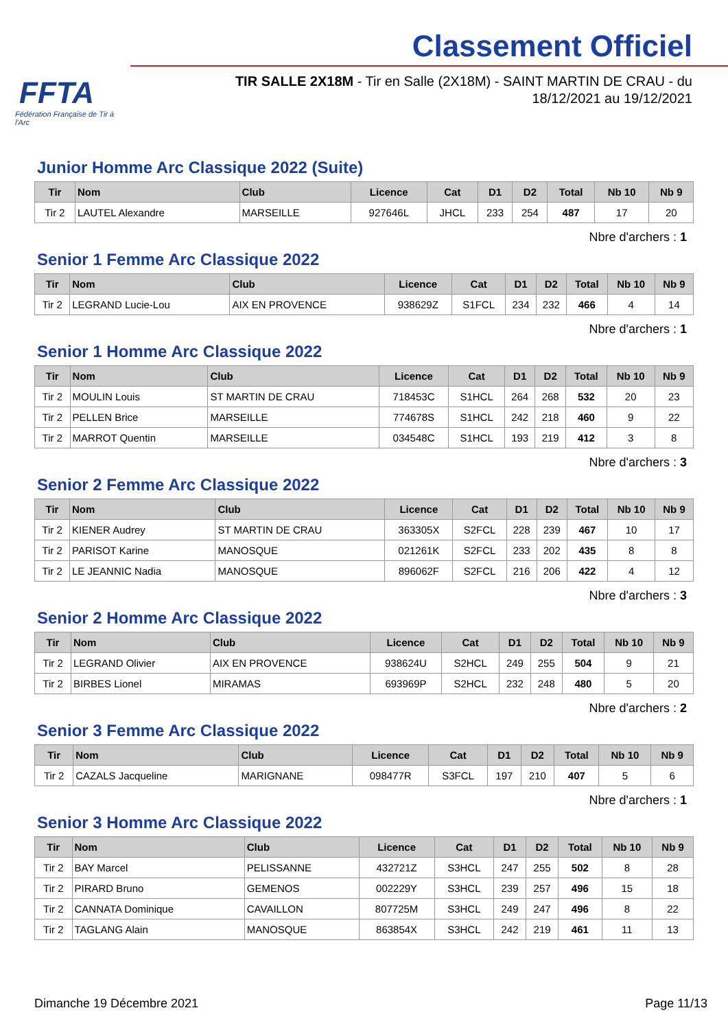FFTA
Fédération Française de Tir à l'Arc
Classement Officiel
TIR SALLE 2X18M - Tir en Salle (2X18M) - SAINT MARTIN DE CRAU - du 18/12/2021 au 19/12/2021
Junior Homme Arc Classique 2022 (Suite)
| Tir | Nom | Club | Licence | Cat | D1 | D2 | Total | Nb 10 | Nb 9 |
| --- | --- | --- | --- | --- | --- | --- | --- | --- | --- |
| Tir 2 | LAUTEL Alexandre | MARSEILLE | 927646L | JHCL | 233 | 254 | 487 | 17 | 20 |
Nbre d'archers : 1
Senior 1 Femme Arc Classique 2022
| Tir | Nom | Club | Licence | Cat | D1 | D2 | Total | Nb 10 | Nb 9 |
| --- | --- | --- | --- | --- | --- | --- | --- | --- | --- |
| Tir 2 | LEGRAND Lucie-Lou | AIX EN PROVENCE | 938629Z | S1FCL | 234 | 232 | 466 | 4 | 14 |
Nbre d'archers : 1
Senior 1 Homme Arc Classique 2022
| Tir | Nom | Club | Licence | Cat | D1 | D2 | Total | Nb 10 | Nb 9 |
| --- | --- | --- | --- | --- | --- | --- | --- | --- | --- |
| Tir 2 | MOULIN Louis | ST MARTIN DE CRAU | 718453C | S1HCL | 264 | 268 | 532 | 20 | 23 |
| Tir 2 | PELLEN Brice | MARSEILLE | 774678S | S1HCL | 242 | 218 | 460 | 9 | 22 |
| Tir 2 | MARROT Quentin | MARSEILLE | 034548C | S1HCL | 193 | 219 | 412 | 3 | 8 |
Nbre d'archers : 3
Senior 2 Femme Arc Classique 2022
| Tir | Nom | Club | Licence | Cat | D1 | D2 | Total | Nb 10 | Nb 9 |
| --- | --- | --- | --- | --- | --- | --- | --- | --- | --- |
| Tir 2 | KIENER Audrey | ST MARTIN DE CRAU | 363305X | S2FCL | 228 | 239 | 467 | 10 | 17 |
| Tir 2 | PARISOT Karine | MANOSQUE | 021261K | S2FCL | 233 | 202 | 435 | 8 | 8 |
| Tir 2 | LE JEANNIC Nadia | MANOSQUE | 896062F | S2FCL | 216 | 206 | 422 | 4 | 12 |
Nbre d'archers : 3
Senior 2 Homme Arc Classique 2022
| Tir | Nom | Club | Licence | Cat | D1 | D2 | Total | Nb 10 | Nb 9 |
| --- | --- | --- | --- | --- | --- | --- | --- | --- | --- |
| Tir 2 | LEGRAND Olivier | AIX EN PROVENCE | 938624U | S2HCL | 249 | 255 | 504 | 9 | 21 |
| Tir 2 | BIRBES Lionel | MIRAMAS | 693969P | S2HCL | 232 | 248 | 480 | 5 | 20 |
Nbre d'archers : 2
Senior 3 Femme Arc Classique 2022
| Tir | Nom | Club | Licence | Cat | D1 | D2 | Total | Nb 10 | Nb 9 |
| --- | --- | --- | --- | --- | --- | --- | --- | --- | --- |
| Tir 2 | CAZALS Jacqueline | MARIGNANE | 098477R | S3FCL | 197 | 210 | 407 | 5 | 6 |
Nbre d'archers : 1
Senior 3 Homme Arc Classique 2022
| Tir | Nom | Club | Licence | Cat | D1 | D2 | Total | Nb 10 | Nb 9 |
| --- | --- | --- | --- | --- | --- | --- | --- | --- | --- |
| Tir 2 | BAY Marcel | PELISSANNE | 432721Z | S3HCL | 247 | 255 | 502 | 8 | 28 |
| Tir 2 | PIRARD Bruno | GEMENOS | 002229Y | S3HCL | 239 | 257 | 496 | 15 | 18 |
| Tir 2 | CANNATA Dominique | CAVAILLON | 807725M | S3HCL | 249 | 247 | 496 | 8 | 22 |
| Tir 2 | TAGLANG Alain | MANOSQUE | 863854X | S3HCL | 242 | 219 | 461 | 11 | 13 |
Dimanche 19 Décembre 2021 Page 11/13